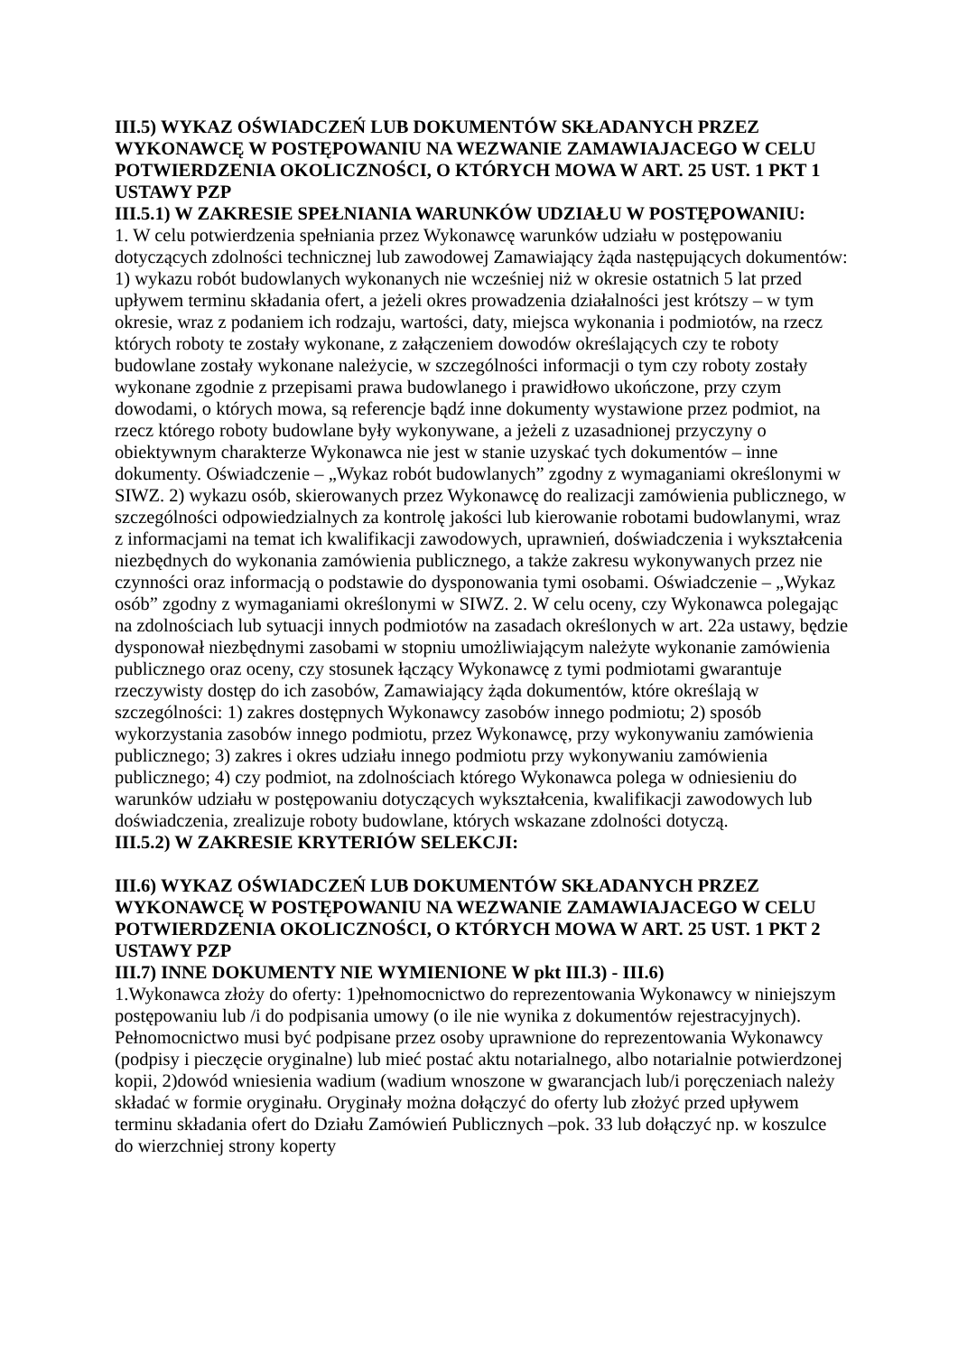III.5) WYKAZ OŚWIADCZEŃ LUB DOKUMENTÓW SKŁADANYCH PRZEZ WYKONAWCĘ W POSTĘPOWANIU NA WEZWANIE ZAMAWIAJACEGO W CELU POTWIERDZENIA OKOLICZNOŚCI, O KTÓRYCH MOWA W ART. 25 UST. 1 PKT 1 USTAWY PZP
III.5.1) W ZAKRESIE SPEŁNIANIA WARUNKÓW UDZIAŁU W POSTĘPOWANIU:
1. W celu potwierdzenia spełniania przez Wykonawcę warunków udziału w postępowaniu dotyczących zdolności technicznej lub zawodowej Zamawiający żąda następujących dokumentów: 1) wykazu robót budowlanych wykonanych nie wcześniej niż w okresie ostatnich 5 lat przed upływem terminu składania ofert, a jeżeli okres prowadzenia działalności jest krótszy – w tym okresie, wraz z podaniem ich rodzaju, wartości, daty, miejsca wykonania i podmiotów, na rzecz których roboty te zostały wykonane, z załączeniem dowodów określających czy te roboty budowlane zostały wykonane należycie, w szczególności informacji o tym czy roboty zostały wykonane zgodnie z przepisami prawa budowlanego i prawidłowo ukończone, przy czym dowodami, o których mowa, są referencje bądź inne dokumenty wystawione przez podmiot, na rzecz którego roboty budowlane były wykonywane, a jeżeli z uzasadnionej przyczyny o obiektywnym charakterze Wykonawca nie jest w stanie uzyskać tych dokumentów – inne dokumenty. Oświadczenie – „Wykaz robót budowlanych” zgodny z wymaganiami określonymi w SIWZ. 2) wykazu osób, skierowanych przez Wykonawcę do realizacji zamówienia publicznego, w szczególności odpowiedzialnych za kontrolę jakości lub kierowanie robotami budowlanymi, wraz z informacjami na temat ich kwalifikacji zawodowych, uprawnień, doświadczenia i wykształcenia niezbędnych do wykonania zamówienia publicznego, a także zakresu wykonywanych przez nie czynności oraz informacją o podstawie do dysponowania tymi osobami. Oświadczenie – „Wykaz osób” zgodny z wymaganiami określonymi w SIWZ. 2. W celu oceny, czy Wykonawca polegając na zdolnościach lub sytuacji innych podmiotów na zasadach określonych w art. 22a ustawy, będzie dysponował niezbędnymi zasobami w stopniu umożliwiającym należyte wykonanie zamówienia publicznego oraz oceny, czy stosunek łączący Wykonawcę z tymi podmiotami gwarantuje rzeczywisty dostęp do ich zasobów, Zamawiający żąda dokumentów, które określają w szczególności: 1) zakres dostępnych Wykonawcy zasobów innego podmiotu; 2) sposób wykorzystania zasobów innego podmiotu, przez Wykonawcę, przy wykonywaniu zamówienia publicznego; 3) zakres i okres udziału innego podmiotu przy wykonywaniu zamówienia publicznego; 4) czy podmiot, na zdolnościach którego Wykonawca polega w odniesieniu do warunków udziału w postępowaniu dotyczących wykształcenia, kwalifikacji zawodowych lub doświadczenia, zrealizuje roboty budowlane, których wskazane zdolności dotyczą.
III.5.2) W ZAKRESIE KRYTERIÓW SELEKCJI:
III.6) WYKAZ OŚWIADCZEŃ LUB DOKUMENTÓW SKŁADANYCH PRZEZ WYKONAWCĘ W POSTĘPOWANIU NA WEZWANIE ZAMAWIAJACEGO W CELU POTWIERDZENIA OKOLICZNOŚCI, O KTÓRYCH MOWA W ART. 25 UST. 1 PKT 2 USTAWY PZP
III.7) INNE DOKUMENTY NIE WYMIENIONE W pkt III.3) - III.6)
1.Wykonawca złoży do oferty: 1)pełnomocnictwo do reprezentowania Wykonawcy w niniejszym postępowaniu lub /i do podpisania umowy (o ile nie wynika z dokumentów rejestracyjnych). Pełnomocnictwo musi być podpisane przez osoby uprawnione do reprezentowania Wykonawcy (podpisy i pieczęcie oryginalne) lub mieć postać aktu notarialnego, albo notarialnie potwierdzonej kopii, 2)dowód wniesienia wadium (wadium wnoszone w gwarancjach lub/i poręczeniach należy składać w formie oryginału. Oryginały można dołączyć do oferty lub złożyć przed upływem terminu składania ofert do Działu Zamówień Publicznych –pok. 33 lub dołączyć np. w koszulce do wierzchniej strony koperty